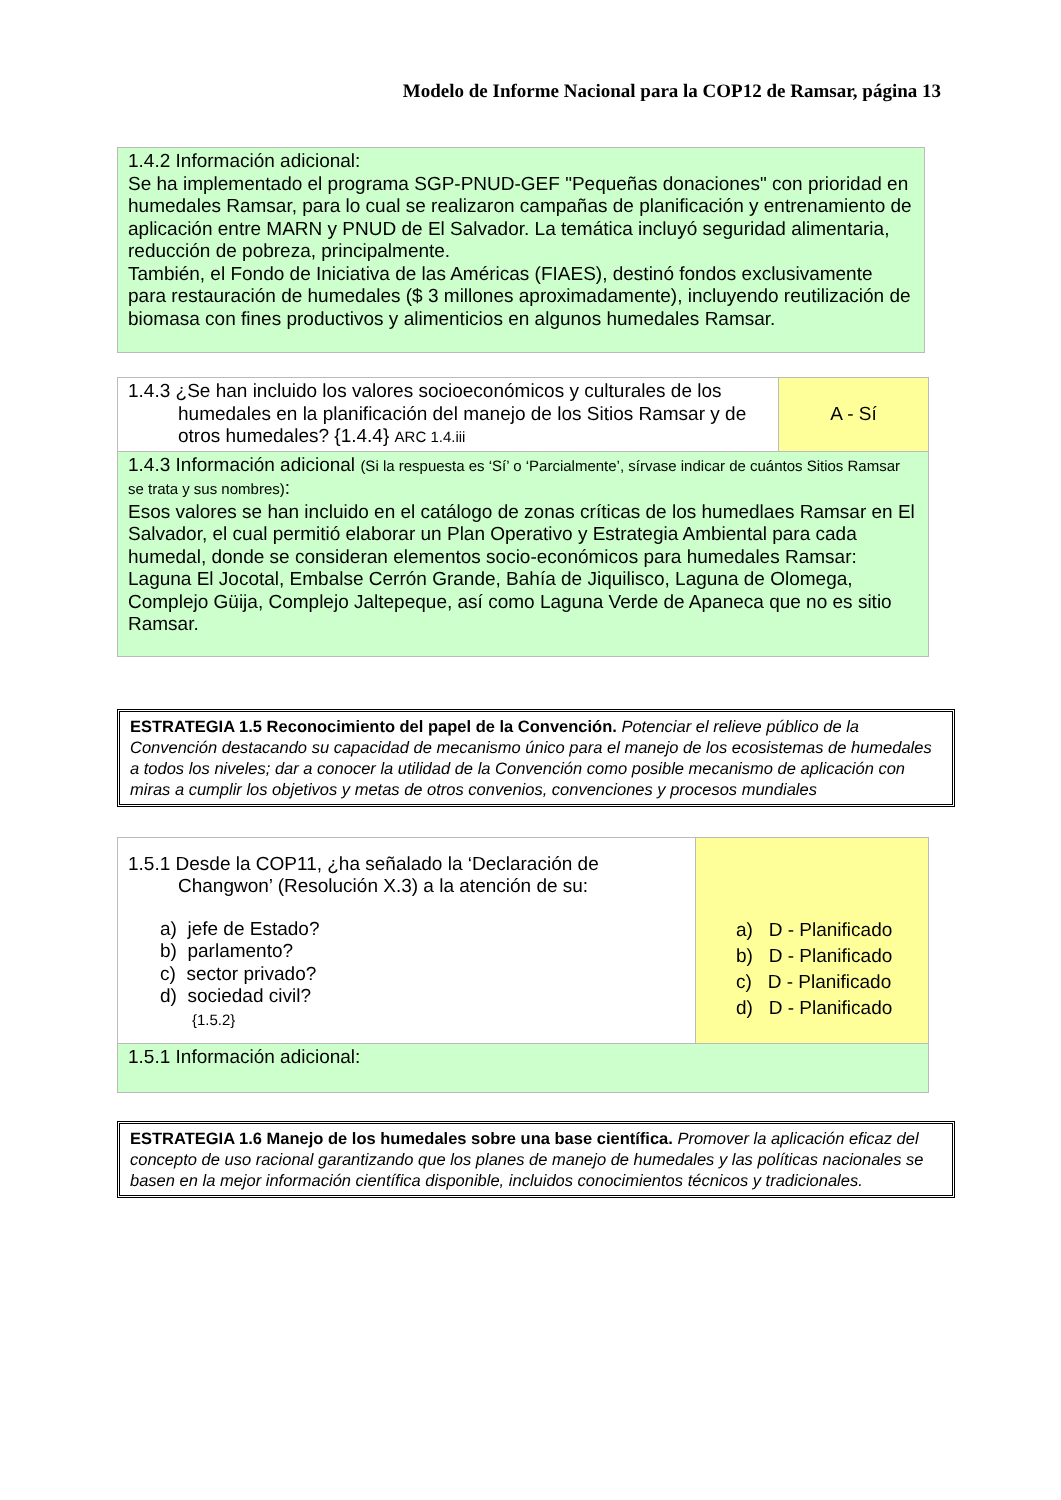Modelo de Informe Nacional para la COP12 de Ramsar, página 13
1.4.2 Información adicional:
Se ha implementado el programa SGP-PNUD-GEF "Pequeñas donaciones" con prioridad en humedales Ramsar, para lo cual se realizaron campañas de planificación y entrenamiento de aplicación entre MARN y PNUD de El Salvador. La temática incluyó seguridad alimentaria, reducción de pobreza, principalmente.
También, el Fondo de Iniciativa de las Américas (FIAES), destinó fondos exclusivamente para restauración de humedales ($ 3 millones aproximadamente), incluyendo reutilización de biomasa con fines productivos y alimenticios en algunos humedales Ramsar.
| 1.4.3 ¿Se han incluido los valores socioeconómicos y culturales de los humedales en la planificación del manejo de los Sitios Ramsar y de otros humedales? {1.4.4} ARC 1.4.iii | A - Sí |
| 1.4.3 Información adicional (Si la respuesta es ‘Sí’ o ‘Parcialmente’, sírvase indicar de cuántos Sitios Ramsar se trata y sus nombres) : Esos valores se han incluido en el catálogo de zonas críticas de los humedlaes Ramsar en El Salvador, el cual permitió elaborar un Plan Operativo y Estrategia Ambiental para cada humedal, donde se consideran elementos socio-económicos para humedales Ramsar: Laguna El Jocotal, Embalse Cerrón Grande, Bahía de Jiquilisco, Laguna de Olomega, Complejo Güija, Complejo Jaltepeque, así como Laguna Verde de Apaneca que no es sitio Ramsar. | |
ESTRATEGIA 1.5 Reconocimiento del papel de la Convención. Potenciar el relieve público de la Convención destacando su capacidad de mecanismo único para el manejo de los ecosistemas de humedales a todos los niveles; dar a conocer la utilidad de la Convención como posible mecanismo de aplicación con miras a cumplir los objetivos y metas de otros convenios, convenciones y procesos mundiales
| 1.5.1 Desde la COP11, ¿ha señalado la ‘Declaración de Changwon’ (Resolución X.3) a la atención de su: a) jefe de Estado? b) parlamento? c) sector privado? d) sociedad civil? {1.5.2} | a) D - Planificado b) D - Planificado c) D - Planificado d) D - Planificado |
| 1.5.1 Información adicional: | |
ESTRATEGIA 1.6 Manejo de los humedales sobre una base científica. Promover la aplicación eficaz del concepto de uso racional garantizando que los planes de manejo de humedales y las políticas nacionales se basen en la mejor información científica disponible, incluidos conocimientos técnicos y tradicionales.